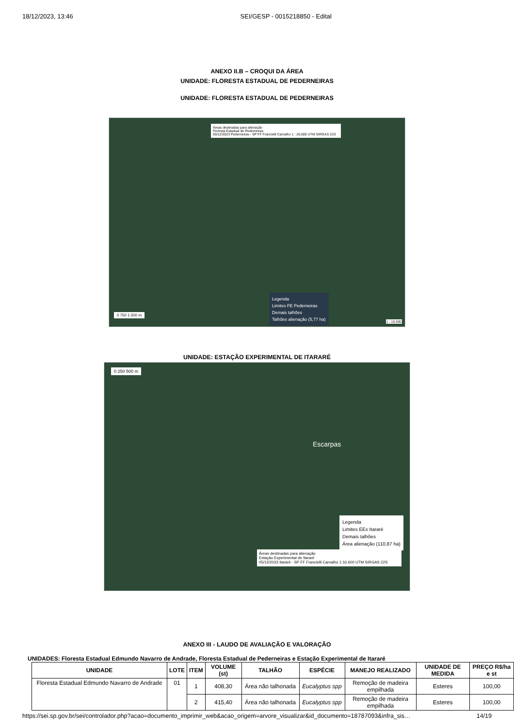18/12/2023, 13:46 SEI/GESP - 0015218850 - Edital
ANEXO II.B – CROQUI DA ÁREA
UNIDADE: FLORESTA ESTADUAL DE PEDERNEIRAS
UNIDADE: FLORESTA ESTADUAL DE PEDERNEIRAS
Áreas destinadas para alienação
Floresta Estadual de Pederneiras
05/12/2023 Pederneiras - SP FF Francielli Carvalho 1 : 26.500 UTM SIRGAS 22S
Legenda
Limites FE Pederneiras
Demais talhões
Talhões alienação (5,77 ha)
0 750 1.500 m
1 : 15.500
UNIDADE: ESTAÇÃO EXPERIMENTAL DE ITARARÉ
0 250 500 m
Escarpas
Legenda
Limites EEx Itararé
Demais talhões
Área alienação (110,87 ha)
Áreas destinadas para alienação
Estação Experimental de Itararé
05/12/2023 Itararé - SP FF Francielli Carvalho 1:16.600 UTM SIRGAS 22S
ANEXO III - LAUDO DE AVALIAÇÃO E VALORAÇÃO
UNIDADES: Floresta Estadual Edmundo Navarro de Andrade, Floresta Estadual de Pederneiras e Estação Experimental de Itararé
| UNIDADE | LOTE | ITEM | VOLUME (st) | TALHÃO | ESPÉCIE | MANEJO REALIZADO | UNIDADE DE MEDIDA | PREÇO R$/ha e st |
| --- | --- | --- | --- | --- | --- | --- | --- | --- |
| Floresta Estadual Edmundo Navarro de Andrade | 01 | 1 | 408,30 | Área não talhonada | Eucalyptus spp | Remoção de madeira empilhada | Esteres | 100,00 |
| | | 2 | 415,40 | Área não talhonada | Eucalyptus spp | Remoção de madeira empilhada | Esteres | 100,00 |
https://sei.sp.gov.br/sei/controlador.php?acao=documento_imprimir_web&acao_origem=arvore_visualizar&id_documento=18787093&infra_sis… 14/19